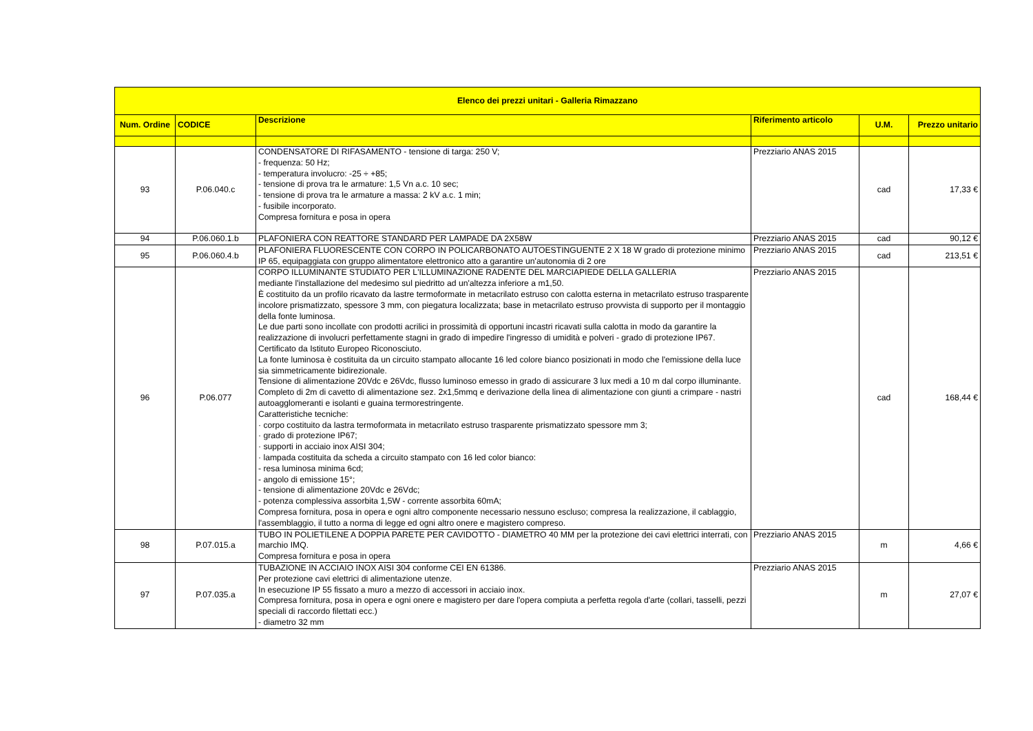| Elenco dei prezzi unitari - Galleria Rimazzano | | | | | |
| --- | --- | --- | --- | --- | --- |
| Num. Ordine | CODICE | Descrizione | Riferimento articolo | U.M. | Prezzo unitario |
| 93 | P.06.040.c | CONDENSATORE DI RIFASAMENTO - tensione di targa: 250 V; - frequenza: 50 Hz; - temperatura involucro: -25 ÷ +85; - tensione di prova tra le armature: 1,5 Vn a.c. 10 sec; - tensione di prova tra le armature a massa: 2 kV a.c. 1 min; - fusibile incorporato. Compresa fornitura e posa in opera | Prezziario ANAS 2015 | cad | 17,33 € |
| 94 | P.06.060.1.b | PLAFONIERA CON REATTORE STANDARD PER LAMPADE DA 2X58W | Prezziario ANAS 2015 | cad | 90,12 € |
| 95 | P.06.060.4.b | PLAFONIERA FLUORESCENTE CON CORPO IN POLICARBONATO AUTOESTINGUENTE 2 X 18 W grado di protezione minimo IP 65, equipaggiata con gruppo alimentatore elettronico atto a garantire un'autonomia di 2 ore | Prezziario ANAS 2015 | cad | 213,51 € |
| 96 | P.06.077 | CORPO ILLUMINANTE STUDIATO PER L'ILLUMINAZIONE RADENTE DEL MARCIAPIEDE DELLA GALLERIA mediante l'installazione del medesimo sul piedritto ad un'altezza inferiore a m1,50. È costituito da un profilo ricavato da lastre termoformate in metacrilato estruso con calotta esterna in metacrilato estruso trasparente incolore prismatizzato, spessore 3 mm, con piegatura localizzata; base in metacrilato estruso provvista di supporto per il montaggio della fonte luminosa. Le due parti sono incollate con prodotti acrilici in prossimità di opportuni incastri ricavati sulla calotta in modo da garantire la realizzazione di involucri perfettamente stagni in grado di impedire l'ingresso di umidità e polveri - grado di protezione IP67. Certificato da Istituto Europeo Riconosciuto. La fonte luminosa è costituita da un circuito stampato allocante 16 led colore bianco posizionati in modo che l'emissione della luce sia simmetricamente bidirezionale. Tensione di alimentazione 20Vdc e 26Vdc, flusso luminoso emesso in grado di assicurare 3 lux medi a 10 m dal corpo illuminante. Completo di 2m di cavetto di alimentazione sez. 2x1,5mmq e derivazione della linea di alimentazione con giunti a crimpare - nastri autoagglomeranti e isolanti e guaina termorestringente. Caratteristiche tecniche: · corpo costituito da lastra termoformata in metacrilato estruso trasparente prismatizzato spessore mm 3; · grado di protezione IP67; · supporti in acciaio inox AISI 304; · lampada costituita da scheda a circuito stampato con 16 led color bianco: - resa luminosa minima 6cd; - angolo di emissione 15°; - tensione di alimentazione 20Vdc e 26Vdc; - potenza complessiva assorbita 1,5W - corrente assorbita 60mA; Compresa fornitura, posa in opera e ogni altro componente necessario nessuno escluso; compresa la realizzazione, il cablaggio, l'assemblaggio, il tutto a norma di legge ed ogni altro onere e magistero compreso. | Prezziario ANAS 2015 | cad | 168,44 € |
| 98 | P.07.015.a | TUBO IN POLIETILENE A DOPPIA PARETE PER CAVIDOTTO - DIAMETRO 40 MM per la protezione dei cavi elettrici interrati, con marchio IMQ. Compresa fornitura e posa in opera | Prezziario ANAS 2015 | m | 4,66 € |
| 97 | P.07.035.a | TUBAZIONE IN ACCIAIO INOX AISI 304 conforme CEI EN 61386. Per protezione cavi elettrici di alimentazione utenze. In esecuzione IP 55 fissato a muro a mezzo di accessori in acciaio inox. Compresa fornitura, posa in opera e ogni onere e magistero per dare l'opera compiuta a perfetta regola d'arte (collari, tasselli, pezzi speciali di raccordo filettati ecc.) - diametro 32 mm | Prezziario ANAS 2015 | m | 27,07 € |